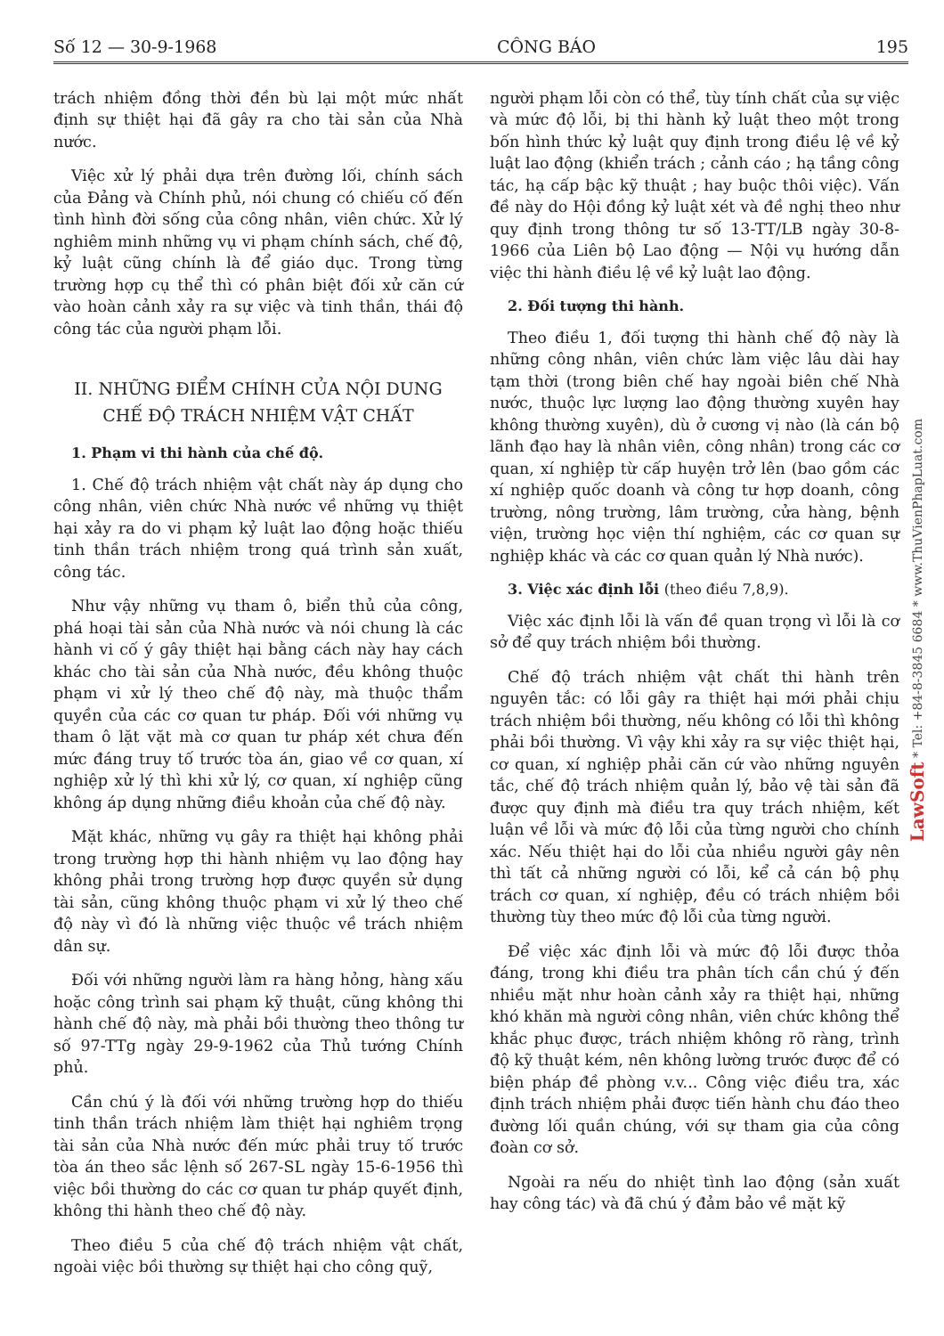Số 12 — 30-9-1968 CÔNG BÁO 195
trách nhiệm đồng thời đền bù lại một mức nhất định sự thiệt hại đã gây ra cho tài sản của Nhà nước.
Việc xử lý phải dựa trên đường lối, chính sách của Đảng và Chính phủ, nói chung có chiếu cố đến tình hình đời sống của công nhân, viên chức. Xử lý nghiêm minh những vụ vi phạm chính sách, chế độ, kỷ luật cũng chính là để giáo dục. Trong từng trường hợp cụ thể thì có phân biệt đối xử căn cứ vào hoàn cảnh xảy ra sự việc và tinh thần, thái độ công tác của người phạm lỗi.
II. NHỮNG ĐIỂM CHÍNH CỦA NỘI DUNG CHẾ ĐỘ TRÁCH NHIỆM VẬT CHẤT
1. Phạm vi thi hành của chế độ.
1. Chế độ trách nhiệm vật chất này áp dụng cho công nhân, viên chức Nhà nước về những vụ thiệt hại xảy ra do vi phạm kỷ luật lao động hoặc thiếu tinh thần trách nhiệm trong quá trình sản xuất, công tác.
Như vậy những vụ tham ô, biển thủ của công, phá hoại tài sản của Nhà nước và nói chung là các hành vi cố ý gây thiệt hại bằng cách này hay cách khác cho tài sản của Nhà nước, đều không thuộc phạm vi xử lý theo chế độ này, mà thuộc thẩm quyền của các cơ quan tư pháp. Đối với những vụ tham ô lặt vặt mà cơ quan tư pháp xét chưa đến mức đáng truy tố trước tòa án, giao về cơ quan, xí nghiệp xử lý thì khi xử lý, cơ quan, xí nghiệp cũng không áp dụng những điều khoản của chế độ này.
Mặt khác, những vụ gây ra thiệt hại không phải trong trường hợp thi hành nhiệm vụ lao động hay không phải trong trường hợp được quyền sử dụng tài sản, cũng không thuộc phạm vi xử lý theo chế độ này vì đó là những việc thuộc về trách nhiệm dân sự.
Đối với những người làm ra hàng hỏng, hàng xấu hoặc công trình sai phạm kỹ thuật, cũng không thi hành chế độ này, mà phải bồi thường theo thông tư số 97-TTg ngày 29-9-1962 của Thủ tướng Chính phủ.
Cần chú ý là đối với những trường hợp do thiếu tinh thần trách nhiệm làm thiệt hại nghiêm trọng tài sản của Nhà nước đến mức phải truy tố trước tòa án theo sắc lệnh số 267-SL ngày 15-6-1956 thì việc bồi thường do các cơ quan tư pháp quyết định, không thi hành theo chế độ này.
Theo điều 5 của chế độ trách nhiệm vật chất, ngoài việc bồi thường sự thiệt hại cho công quỹ,
người phạm lỗi còn có thể, tùy tính chất của sự việc và mức độ lỗi, bị thi hành kỷ luật theo một trong bốn hình thức kỷ luật quy định trong điều lệ về kỷ luật lao động (khiển trách ; cảnh cáo ; hạ tầng công tác, hạ cấp bậc kỹ thuật ; hay buộc thôi việc). Vấn đề này do Hội đồng kỷ luật xét và đề nghị theo như quy định trong thông tư số 13-TT/LB ngày 30-8-1966 của Liên bộ Lao động — Nội vụ hướng dẫn việc thi hành điều lệ về kỷ luật lao động.
2. Đối tượng thi hành.
Theo điều 1, đối tượng thi hành chế độ này là những công nhân, viên chức làm việc lâu dài hay tạm thời (trong biên chế hay ngoài biên chế Nhà nước, thuộc lực lượng lao động thường xuyên hay không thường xuyên), dù ở cương vị nào (là cán bộ lãnh đạo hay là nhân viên, công nhân) trong các cơ quan, xí nghiệp từ cấp huyện trở lên (bao gồm các xí nghiệp quốc doanh và công tư hợp doanh, công trường, nông trường, lâm trường, cửa hàng, bệnh viện, trường học viện thí nghiệm, các cơ quan sự nghiệp khác và các cơ quan quản lý Nhà nước).
3. Việc xác định lỗi (theo điều 7,8,9).
Việc xác định lỗi là vấn đề quan trọng vì lỗi là cơ sở để quy trách nhiệm bồi thường.
Chế độ trách nhiệm vật chất thi hành trên nguyên tắc: có lỗi gây ra thiệt hại mới phải chịu trách nhiệm bồi thường, nếu không có lỗi thì không phải bồi thường. Vì vậy khi xảy ra sự việc thiệt hại, cơ quan, xí nghiệp phải căn cứ vào những nguyên tắc, chế độ trách nhiệm quản lý, bảo vệ tài sản đã được quy định mà điều tra quy trách nhiệm, kết luận về lỗi và mức độ lỗi của từng người cho chính xác. Nếu thiệt hại do lỗi của nhiều người gây nên thì tất cả những người có lỗi, kể cả cán bộ phụ trách cơ quan, xí nghiệp, đều có trách nhiệm bồi thường tùy theo mức độ lỗi của từng người.
Để việc xác định lỗi và mức độ lỗi được thỏa đáng, trong khi điều tra phân tích cần chú ý đến nhiều mặt như hoàn cảnh xảy ra thiệt hại, những khó khăn mà người công nhân, viên chức không thể khắc phục được, trách nhiệm không rõ ràng, trình độ kỹ thuật kém, nên không lường trước được để có biện pháp đề phòng v.v... Công việc điều tra, xác định trách nhiệm phải được tiến hành chu đáo theo đường lối quần chúng, với sự tham gia của công đoàn cơ sở.
Ngoài ra nếu do nhiệt tình lao động (sản xuất hay công tác) và đã chú ý đảm bảo về mặt kỹ
LawSoft * Tel: +84-8-3845 6684 * www.ThuVienPhapLuat.com